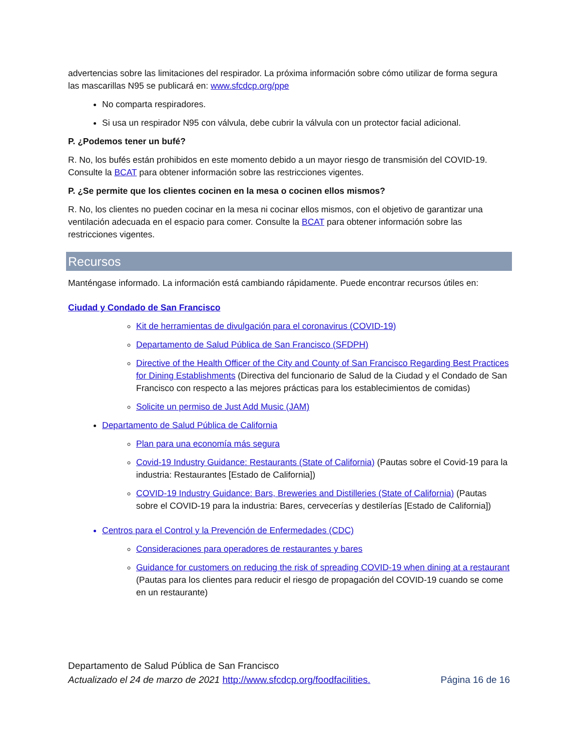advertencias sobre las limitaciones del respirador. La próxima información sobre cómo utilizar de forma segura las mascarillas N95 se publicará en: www.sfcdcp.org/ppe
No comparta respiradores.
Si usa un respirador N95 con válvula, debe cubrir la válvula con un protector facial adicional.
P. ¿Podemos tener un bufé?
R. No, los bufés están prohibidos en este momento debido a un mayor riesgo de transmisión del COVID-19. Consulte la BCAT para obtener información sobre las restricciones vigentes.
P. ¿Se permite que los clientes cocinen en la mesa o cocinen ellos mismos?
R. No, los clientes no pueden cocinar en la mesa ni cocinar ellos mismos, con el objetivo de garantizar una ventilación adecuada en el espacio para comer. Consulte la BCAT para obtener información sobre las restricciones vigentes.
Recursos
Manténgase informado. La información está cambiando rápidamente. Puede encontrar recursos útiles en:
Ciudad y Condado de San Francisco
Kit de herramientas de divulgación para el coronavirus (COVID-19)
Departamento de Salud Pública de San Francisco (SFDPH)
Directive of the Health Officer of the City and County of San Francisco Regarding Best Practices for Dining Establishments (Directiva del funcionario de Salud de la Ciudad y el Condado de San Francisco con respecto a las mejores prácticas para los establecimientos de comidas)
Solicite un permiso de Just Add Music (JAM)
Departamento de Salud Pública de California
Plan para una economía más segura
Covid-19 Industry Guidance: Restaurants (State of California) (Pautas sobre el Covid-19 para la industria: Restaurantes [Estado de California])
COVID-19 Industry Guidance: Bars, Breweries and Distilleries (State of California) (Pautas sobre el COVID-19 para la industria: Bares, cervecerías y destilerías [Estado de California])
Centros para el Control y la Prevención de Enfermedades (CDC)
Consideraciones para operadores de restaurantes y bares
Guidance for customers on reducing the risk of spreading COVID-19 when dining at a restaurant (Pautas para los clientes para reducir el riesgo de propagación del COVID-19 cuando se come en un restaurante)
Departamento de Salud Pública de San Francisco
Actualizado el 24 de marzo de 2021 http://www.sfcdcp.org/foodfacilities. Página 16 de 16